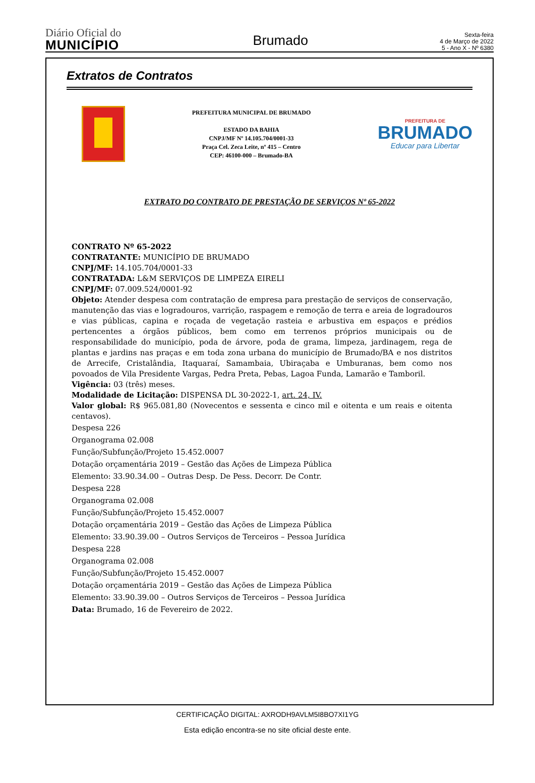Diário Oficial do
MUNICÍPIO
Brumado
Sexta-feira
4 de Março de 2022
5 - Ano X - Nº 6380
Extratos de Contratos
PREFEITURA MUNICIPAL DE BRUMADO
ESTADO DA BAHIA
CNPJ/MF Nº 14.105.704/0001-33
Praça Cel. Zeca Leite, nº 415 – Centro
CEP: 46100-000 – Brumado-BA
PREFEITURA DE
BRUMADO
Educar para Libertar
EXTRATO DO CONTRATO DE PRESTAÇÃO DE SERVIÇOS Nº 65-2022
CONTRATO Nº 65-2022
CONTRATANTE: MUNICÍPIO DE BRUMADO
CNPJ/MF: 14.105.704/0001-33
CONTRATADA: L&M SERVIÇOS DE LIMPEZA EIRELI
CNPJ/MF: 07.009.524/0001-92
Objeto: Atender despesa com contratação de empresa para prestação de serviços de conservação, manutenção das vias e logradouros, varrição, raspagem e remoção de terra e areia de logradouros e vias públicas, capina e roçada de vegetação rasteia e arbustiva em espaços e prédios pertencentes a órgãos públicos, bem como em terrenos próprios municipais ou de responsabilidade do município, poda de árvore, poda de grama, limpeza, jardinagem, rega de plantas e jardins nas praças e em toda zona urbana do município de Brumado/BA e nos distritos de Arrecife, Cristalândia, Itaquaraí, Samambaia, Ubiraçaba e Umburanas, bem como nos povoados de Vila Presidente Vargas, Pedra Preta, Pebas, Lagoa Funda, Lamarão e Tamboril.
Vigência: 03 (três) meses.
Modalidade de Licitação: DISPENSA DL 30-2022-1, art. 24, IV.
Valor global: R$ 965.081,80 (Novecentos e sessenta e cinco mil e oitenta e um reais e oitenta centavos).
Despesa 226
Organograma 02.008
Função/Subfunção/Projeto 15.452.0007
Dotação orçamentária 2019 – Gestão das Ações de Limpeza Pública
Elemento: 33.90.34.00 – Outras Desp. De Pess. Decorr. De Contr.
Despesa 228
Organograma 02.008
Função/Subfunção/Projeto 15.452.0007
Dotação orçamentária 2019 – Gestão das Ações de Limpeza Pública
Elemento: 33.90.39.00 – Outros Serviços de Terceiros – Pessoa Jurídica
Despesa 228
Organograma 02.008
Função/Subfunção/Projeto 15.452.0007
Dotação orçamentária 2019 – Gestão das Ações de Limpeza Pública
Elemento: 33.90.39.00 – Outros Serviços de Terceiros – Pessoa Jurídica
Data: Brumado, 16 de Fevereiro de 2022.
CERTIFICAÇÃO DIGITAL: AXRODH9AVLM5I8BO7XI1YG
Esta edição encontra-se no site oficial deste ente.